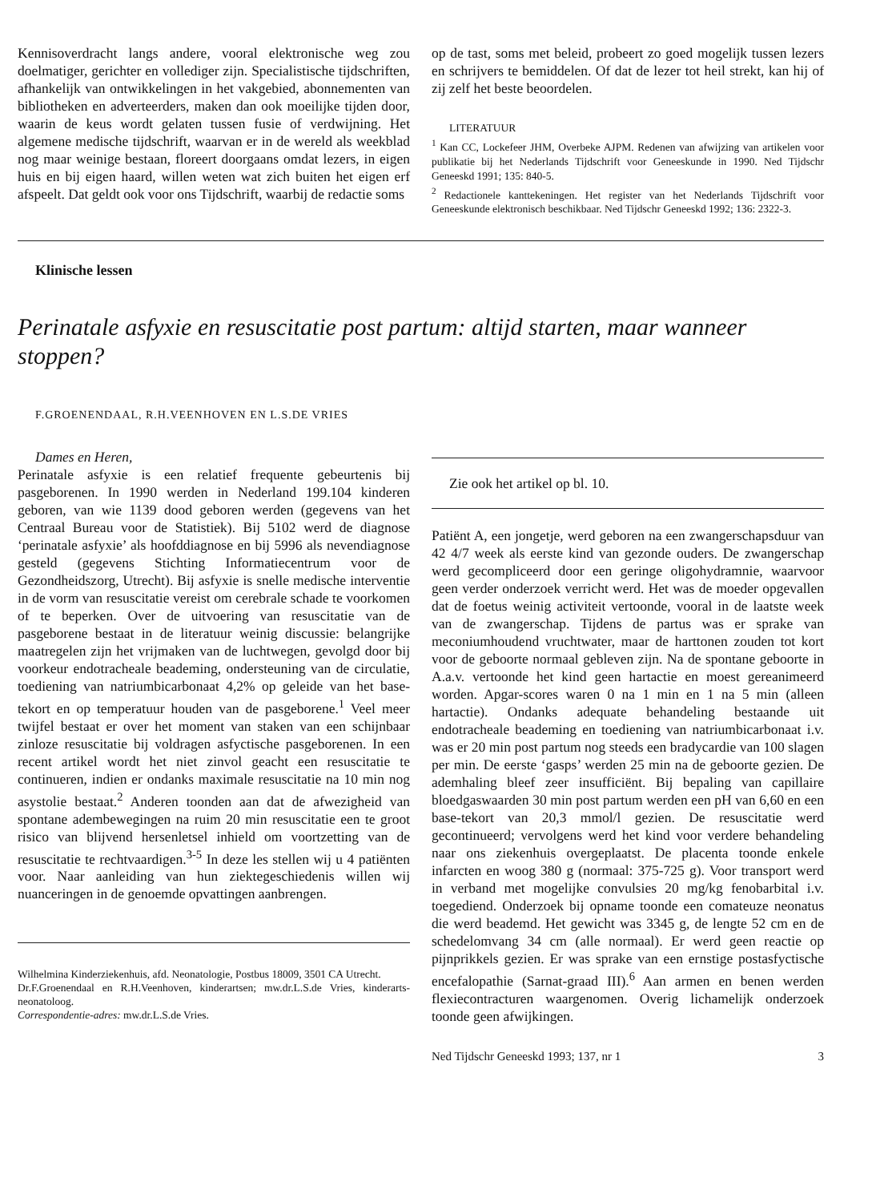Kennisoverdracht langs andere, vooral elektronische weg zou doelmatiger, gerichter en vollediger zijn. Specialistische tijdschriften, afhankelijk van ontwikkelingen in het vakgebied, abonnementen van bibliotheken en adverteerders, maken dan ook moeilijke tijden door, waarin de keus wordt gelaten tussen fusie of verdwijning. Het algemene medische tijdschrift, waarvan er in de wereld als weekblad nog maar weinige bestaan, floreert doorgaans omdat lezers, in eigen huis en bij eigen haard, willen weten wat zich buiten het eigen erf afspeelt. Dat geldt ook voor ons Tijdschrift, waarbij de redactie soms
op de tast, soms met beleid, probeert zo goed mogelijk tussen lezers en schrijvers te bemiddelen. Of dat de lezer tot heil strekt, kan hij of zij zelf het beste beoordelen.
LITERATUUR
<sup>1</sup> Kan CC, Lockefeer JHM, Overbeke AJPM. Redenen van afwijzing van artikelen voor publikatie bij het Nederlands Tijdschrift voor Geneeskunde in 1990. Ned Tijdschr Geneeskd 1991; 135: 840-5.
<sup>2</sup> Redactionele kanttekeningen. Het register van het Nederlands Tijdschrift voor Geneeskunde elektronisch beschikbaar. Ned Tijdschr Geneeskd 1992; 136: 2322-3.
Klinische lessen
Perinatale asfyxie en resuscitatie post partum: altijd starten, maar wanneer stoppen?
F.GROENENDAAL, R.H.VEENHOVEN EN L.S.DE VRIES
Dames en Heren,
Perinatale asfyxie is een relatief frequente gebeurtenis bij pasgeborenen. In 1990 werden in Nederland 199.104 kinderen geboren, van wie 1139 dood geboren werden (gegevens van het Centraal Bureau voor de Statistiek). Bij 5102 werd de diagnose ‘perinatale asfyxie’ als hoofddiagnose en bij 5996 als nevendiagnose gesteld (gegevens Stichting Informatiecentrum voor de Gezondheidszorg, Utrecht). Bij asfyxie is snelle medische interventie in de vorm van resuscitatie vereist om cerebrale schade te voorkomen of te beperken. Over de uitvoering van resuscitatie van de pasgeborene bestaat in de literatuur weinig discussie: belangrijke maatregelen zijn het vrijmaken van de luchtwegen, gevolgd door bij voorkeur endotracheale beademing, ondersteuning van de circulatie, toediening van natriumbicarbonaat 4,2% op geleide van het base-tekort en op temperatuur houden van de pasgeborene.<sup>1</sup> Veel meer twijfel bestaat er over het moment van staken van een schijnbaar zinloze resuscitatie bij voldragen asfyctische pasgeborenen. In een recent artikel wordt het niet zinvol geacht een resuscitatie te continueren, indien er ondanks maximale resuscitatie na 10 min nog asystolie bestaat.<sup>2</sup> Anderen toonden aan dat de afwezigheid van spontane adembewegingen na ruim 20 min resuscitatie een te groot risico van blijvend hersenletsel inhield om voortzetting van de resuscitatie te rechtvaardigen.<sup>3-5</sup> In deze les stellen wij u 4 patiënten voor. Naar aanleiding van hun ziektegeschiedenis willen wij nuanceringen in de genoemde opvattingen aanbrengen.
Wilhelmina Kinderziekenhuis, afd. Neonatologie, Postbus 18009, 3501 CA Utrecht.
Dr.F.Groenendaal en R.H.Veenhoven, kinderartsen; mw.dr.L.S.de Vries, kinderarts-neonatoloog.
Correspondentie-adres: mw.dr.L.S.de Vries.
Zie ook het artikel op bl. 10.
Patiënt A, een jongetje, werd geboren na een zwangerschapsduur van 42 4/7 week als eerste kind van gezonde ouders. De zwangerschap werd gecompliceerd door een geringe oligohydramnie, waarvoor geen verder onderzoek verricht werd. Het was de moeder opgevallen dat de foetus weinig activiteit vertoonde, vooral in de laatste week van de zwangerschap. Tijdens de partus was er sprake van meconiumhoudend vruchtwater, maar de harttonen zouden tot kort voor de geboorte normaal gebleven zijn. Na de spontane geboorte in A.a.v. vertoonde het kind geen hartactie en moest gereanimeerd worden. Apgar-scores waren 0 na 1 min en 1 na 5 min (alleen hartactie). Ondanks adequate behandeling bestaande uit endotracheale beademing en toediening van natriumbicarbonaat i.v. was er 20 min post partum nog steeds een bradycardie van 100 slagen per min. De eerste ‘gasps’ werden 25 min na de geboorte gezien. De ademhaling bleef zeer insufficiënt. Bij bepaling van capillaire bloedgaswaarden 30 min post partum werden een pH van 6,60 en een base-tekort van 20,3 mmol/l gezien. De resuscitatie werd gecontinueerd; vervolgens werd het kind voor verdere behandeling naar ons ziekenhuis overgeplaatst. De placenta toonde enkele infarcten en woog 380 g (normaal: 375-725 g). Voor transport werd in verband met mogelijke convulsies 20 mg/kg fenobarbital i.v. toegediend. Onderzoek bij opname toonde een comateuze neonatus die werd beademd. Het gewicht was 3345 g, de lengte 52 cm en de schedelomvang 34 cm (alle normaal). Er werd geen reactie op pijnprikkels gezien. Er was sprake van een ernstige postasfyctische encefalopathie (Sarnat-graad III).<sup>6</sup> Aan armen en benen werden flexiecontracturen waargenomen. Overig lichamelijk onderzoek toonde geen afwijkingen.
Ned Tijdschr Geneeskd 1993; 137, nr 1 3